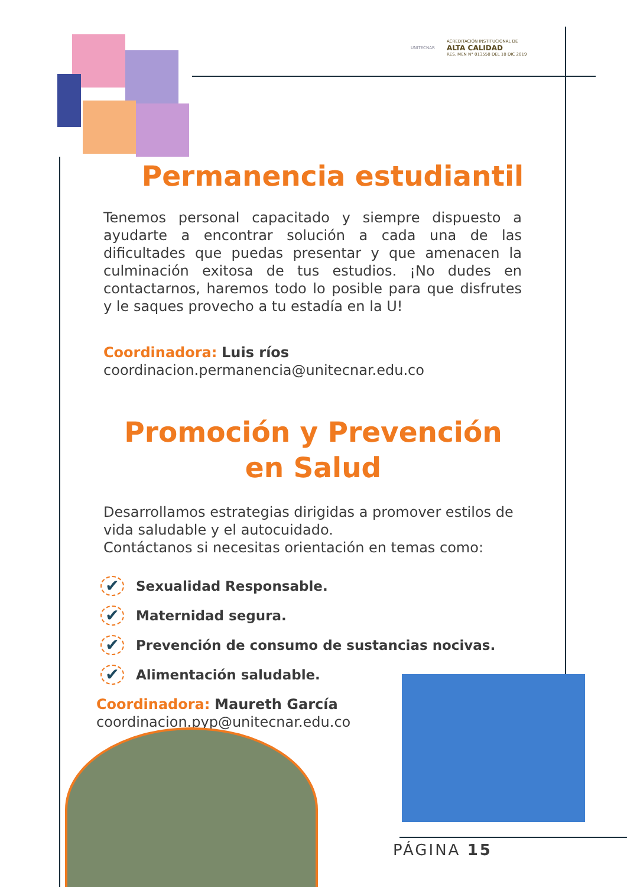UNITECNAR
ACREDITACIÓN INSTITUCIONAL DE
ALTA CALIDAD
RES. MEN N° 013550 DEL 10 DIC 2019
Permanencia estudiantil
Tenemos personal capacitado y siempre dispuesto a ayudarte a encontrar solución a cada una de las dificultades que puedas presentar y que amenacen la culminación exitosa de tus estudios. ¡No dudes en contactarnos, haremos todo lo posible para que disfrutes y le saques provecho a tu estadía en la U!
Coordinadora: Luis ríos
coordinacion.permanencia@unitecnar.edu.co
Promoción y Prevención
en Salud
Desarrollamos estrategias dirigidas a promover estilos de vida saludable y el autocuidado.
Contáctanos si necesitas orientación en temas como:
✔ Sexualidad Responsable.
✔ Maternidad segura.
✔ Prevención de consumo de sustancias nocivas.
✔ Alimentación saludable.
Coordinadora: Maureth García
coordinacion.pyp@unitecnar.edu.co
PÁGINA 15